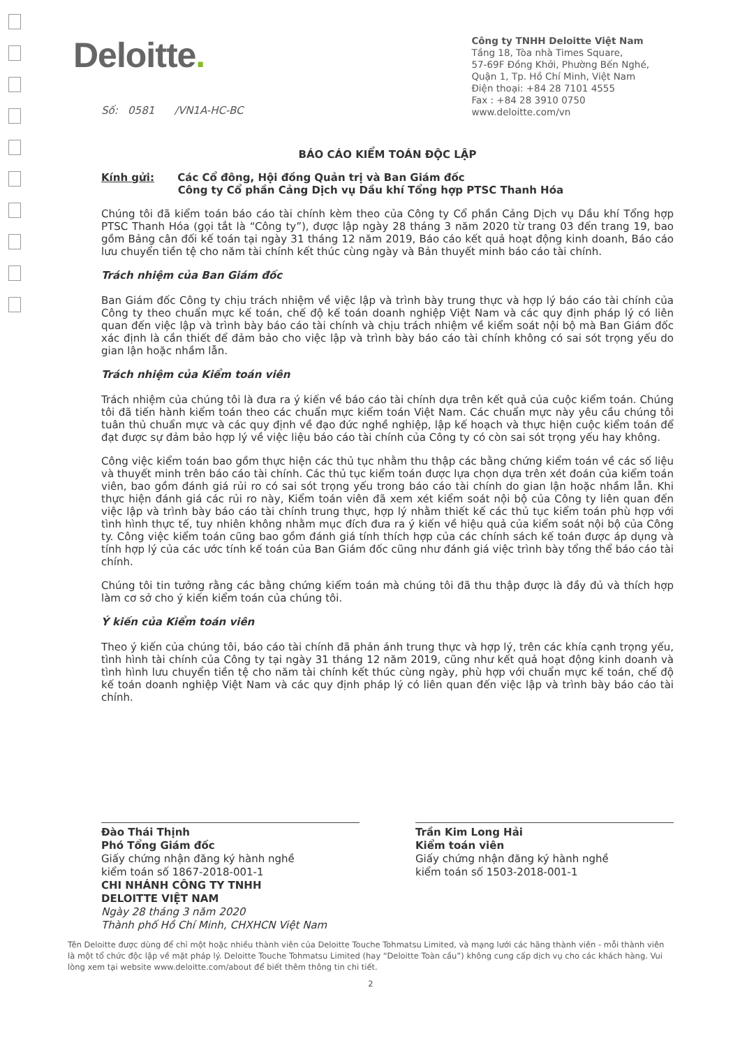Deloitte.
Công ty TNHH Deloitte Việt Nam
Tầng 18, Tòa nhà Times Square,
57-69F Đồng Khởi, Phường Bến Nghé,
Quận 1, Tp. Hồ Chí Minh, Việt Nam
Điện thoại: +84 28 7101 4555
Fax : +84 28 3910 0750
www.deloitte.com/vn
Số: 0581 /VN1A-HC-BC
BÁO CÁO KIỂM TOÁN ĐỘC LẬP
Kính gửi: Các Cổ đông, Hội đồng Quản trị và Ban Giám đốc
Công ty Cổ phần Cảng Dịch vụ Dầu khí Tổng hợp PTSC Thanh Hóa
Chúng tôi đã kiểm toán báo cáo tài chính kèm theo của Công ty Cổ phần Cảng Dịch vụ Dầu khí Tổng hợp PTSC Thanh Hóa (gọi tắt là “Công ty”), được lập ngày 28 tháng 3 năm 2020 từ trang 03 đến trang 19, bao gồm Bảng cân đối kế toán tại ngày 31 tháng 12 năm 2019, Báo cáo kết quả hoạt động kinh doanh, Báo cáo lưu chuyển tiền tệ cho năm tài chính kết thúc cùng ngày và Bản thuyết minh báo cáo tài chính.
Trách nhiệm của Ban Giám đốc
Ban Giám đốc Công ty chịu trách nhiệm về việc lập và trình bày trung thực và hợp lý báo cáo tài chính của Công ty theo chuẩn mực kế toán, chế độ kế toán doanh nghiệp Việt Nam và các quy định pháp lý có liên quan đến việc lập và trình bày báo cáo tài chính và chịu trách nhiệm về kiểm soát nội bộ mà Ban Giám đốc xác định là cần thiết để đảm bảo cho việc lập và trình bày báo cáo tài chính không có sai sót trọng yếu do gian lận hoặc nhầm lẫn.
Trách nhiệm của Kiểm toán viên
Trách nhiệm của chúng tôi là đưa ra ý kiến về báo cáo tài chính dựa trên kết quả của cuộc kiểm toán. Chúng tôi đã tiến hành kiểm toán theo các chuẩn mực kiểm toán Việt Nam. Các chuẩn mực này yêu cầu chúng tôi tuân thủ chuẩn mực và các quy định về đạo đức nghề nghiệp, lập kế hoạch và thực hiện cuộc kiểm toán để đạt được sự đảm bảo hợp lý về việc liệu báo cáo tài chính của Công ty có còn sai sót trọng yếu hay không.
Công việc kiểm toán bao gồm thực hiện các thủ tục nhằm thu thập các bằng chứng kiểm toán về các số liệu và thuyết minh trên báo cáo tài chính. Các thủ tục kiểm toán được lựa chọn dựa trên xét đoán của kiểm toán viên, bao gồm đánh giá rủi ro có sai sót trọng yếu trong báo cáo tài chính do gian lận hoặc nhầm lẫn. Khi thực hiện đánh giá các rủi ro này, Kiểm toán viên đã xem xét kiểm soát nội bộ của Công ty liên quan đến việc lập và trình bày báo cáo tài chính trung thực, hợp lý nhằm thiết kế các thủ tục kiểm toán phù hợp với tình hình thực tế, tuy nhiên không nhằm mục đích đưa ra ý kiến về hiệu quả của kiểm soát nội bộ của Công ty. Công việc kiểm toán cũng bao gồm đánh giá tính thích hợp của các chính sách kế toán được áp dụng và tính hợp lý của các ước tính kế toán của Ban Giám đốc cũng như đánh giá việc trình bày tổng thể báo cáo tài chính.
Chúng tôi tin tưởng rằng các bằng chứng kiểm toán mà chúng tôi đã thu thập được là đầy đủ và thích hợp làm cơ sở cho ý kiến kiểm toán của chúng tôi.
Ý kiến của Kiểm toán viên
Theo ý kiến của chúng tôi, báo cáo tài chính đã phản ánh trung thực và hợp lý, trên các khía cạnh trọng yếu, tình hình tài chính của Công ty tại ngày 31 tháng 12 năm 2019, cũng như kết quả hoạt động kinh doanh và tình hình lưu chuyển tiền tệ cho năm tài chính kết thúc cùng ngày, phù hợp với chuẩn mực kế toán, chế độ kế toán doanh nghiệp Việt Nam và các quy định pháp lý có liên quan đến việc lập và trình bày báo cáo tài chính.
Đào Thái Thịnh
Phó Tổng Giám đốc
Giấy chứng nhận đăng ký hành nghề
kiểm toán số 1867-2018-001-1
CHI NHÁNH CÔNG TY TNHH
DELOITTE VIỆT NAM
Ngày 28 tháng 3 năm 2020
Thành phố Hồ Chí Minh, CHXHCN Việt Nam
Trần Kim Long Hải
Kiểm toán viên
Giấy chứng nhận đăng ký hành nghề
kiểm toán số 1503-2018-001-1
Tên Deloitte được dùng để chỉ một hoặc nhiều thành viên của Deloitte Touche Tohmatsu Limited, và mạng lưới các hãng thành viên - mỗi thành viên là một tổ chức độc lập về mặt pháp lý. Deloitte Touche Tohmatsu Limited (hay “Deloitte Toàn cầu”) không cung cấp dịch vụ cho các khách hàng. Vui lòng xem tại website www.deloitte.com/about để biết thêm thông tin chi tiết.
2